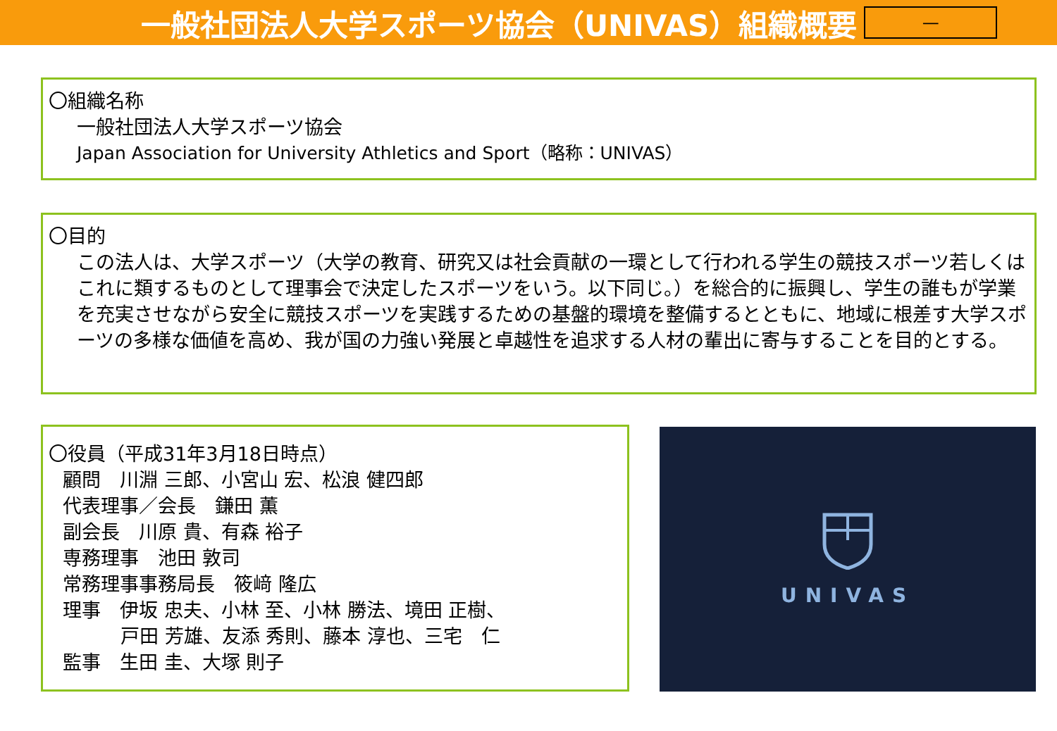一般社団法人大学スポーツ協会（UNIVAS）組織概要
—
〇組織名称
一般社団法人大学スポーツ協会
Japan Association for University Athletics and Sport（略称：UNIVAS）
〇目的
この法人は、大学スポーツ（大学の教育、研究又は社会貢献の一環として行われる学生の競技スポーツ若しくはこれに類するものとして理事会で決定したスポーツをいう。以下同じ。）を総合的に振興し、学生の誰もが学業を充実させながら安全に競技スポーツを実践するための基盤的環境を整備するとともに、地域に根差す大学スポーツの多様な価値を高め、我が国の力強い発展と卓越性を追求する人材の輩出に寄与することを目的とする。
〇役員（平成31年3月18日時点）
顧問　川淵 三郎、小宮山 宏、松浪 健四郎
代表理事／会長　鎌田 薫
副会長　川原 貴、有森 裕子
専務理事　池田 敦司
常務理事事務局長　筱﨑 隆広
理事　伊坂 忠夫、小林 至、小林 勝法、境田 正樹、
戸田 芳雄、友添 秀則、藤本 淳也、三宅　仁
監事　生田 圭、大塚 則子
UNIVAS